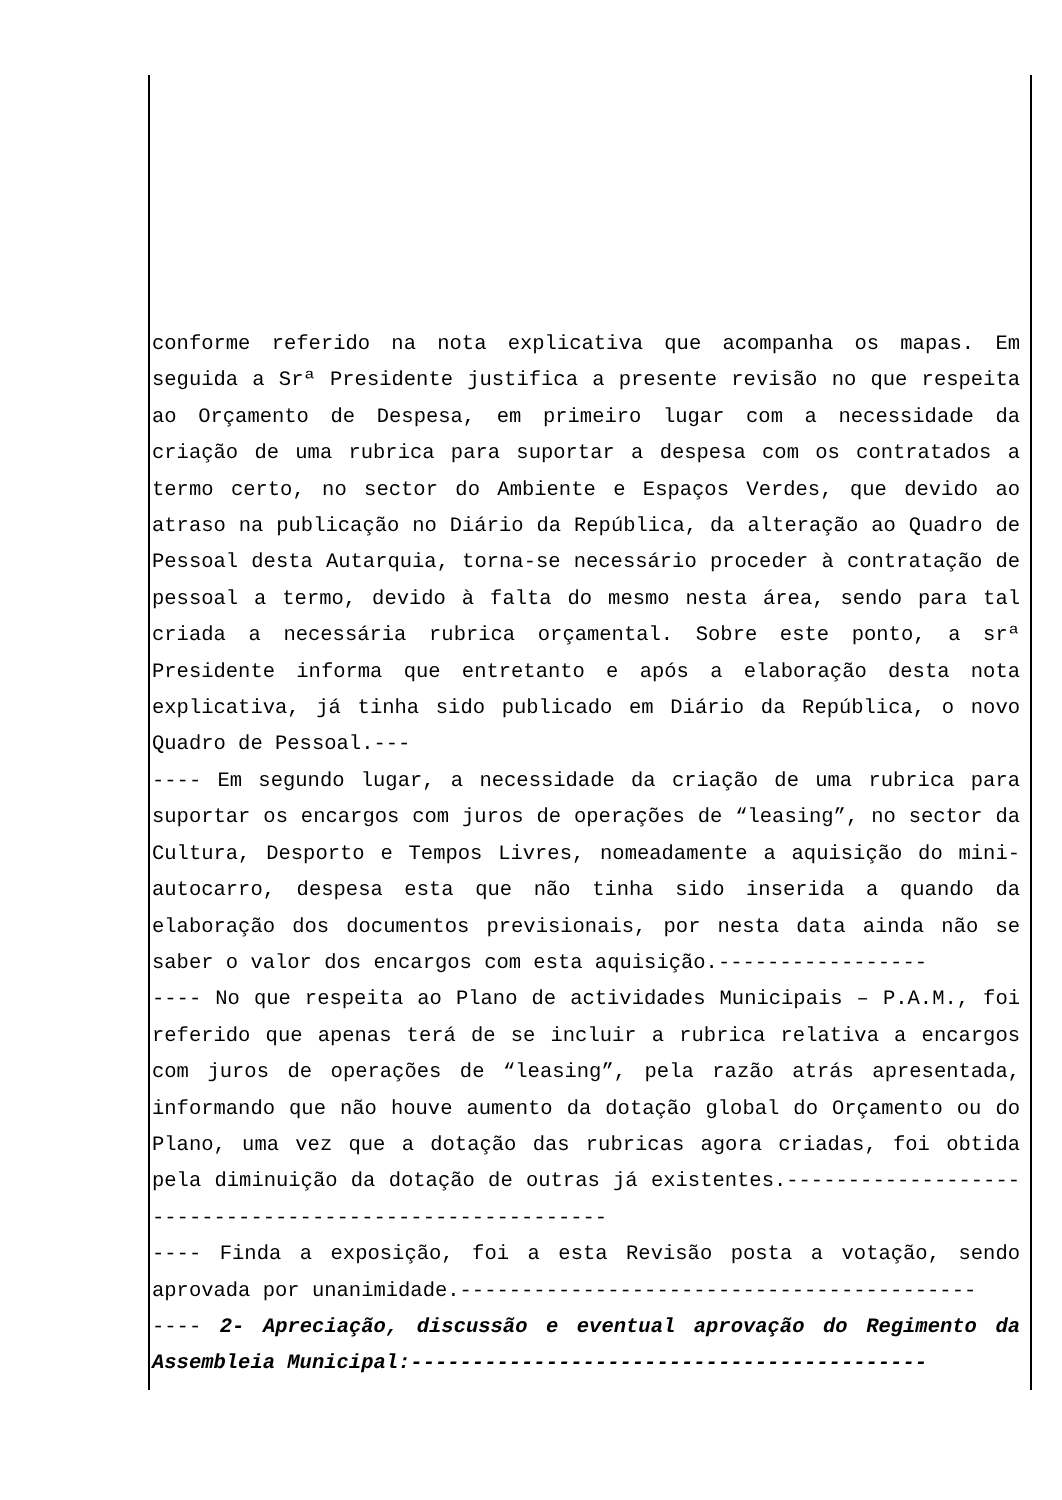conforme referido na nota explicativa que acompanha os mapas. Em seguida a Srª Presidente justifica a presente revisão no que respeita ao Orçamento de Despesa, em primeiro lugar com a necessidade da criação de uma rubrica para suportar a despesa com os contratados a termo certo, no sector do Ambiente e Espaços Verdes, que devido ao atraso na publicação no Diário da República, da alteração ao Quadro de Pessoal desta Autarquia, torna-se necessário proceder à contratação de pessoal a termo, devido à falta do mesmo nesta área, sendo para tal criada a necessária rubrica orçamental. Sobre este ponto, a srª Presidente informa que entretanto e após a elaboração desta nota explicativa, já tinha sido publicado em Diário da República, o novo Quadro de Pessoal.---
---- Em segundo lugar, a necessidade da criação de uma rubrica para suportar os encargos com juros de operações de “leasing”, no sector da Cultura, Desporto e Tempos Livres, nomeadamente a aquisição do mini-autocarro, despesa esta que não tinha sido inserida a quando da elaboração dos documentos previsionais, por nesta data ainda não se saber o valor dos encargos com esta aquisição.-----------------
---- No que respeita ao Plano de actividades Municipais – P.A.M., foi referido que apenas terá de se incluir a rubrica relativa a encargos com juros de operações de “leasing”, pela razão atrás apresentada, informando que não houve aumento da dotação global do Orçamento ou do Plano, uma vez que a dotação das rubricas agora criadas, foi obtida pela diminuição da dotação de outras já existentes.--------------------------------------------------------
---- Finda a exposição, foi a esta Revisão posta a votação, sendo aprovada por unanimidade.------------------------------------------
---- 2- Apreciação, discussão e eventual aprovação do Regimento da Assembleia Municipal:------------------------------------------